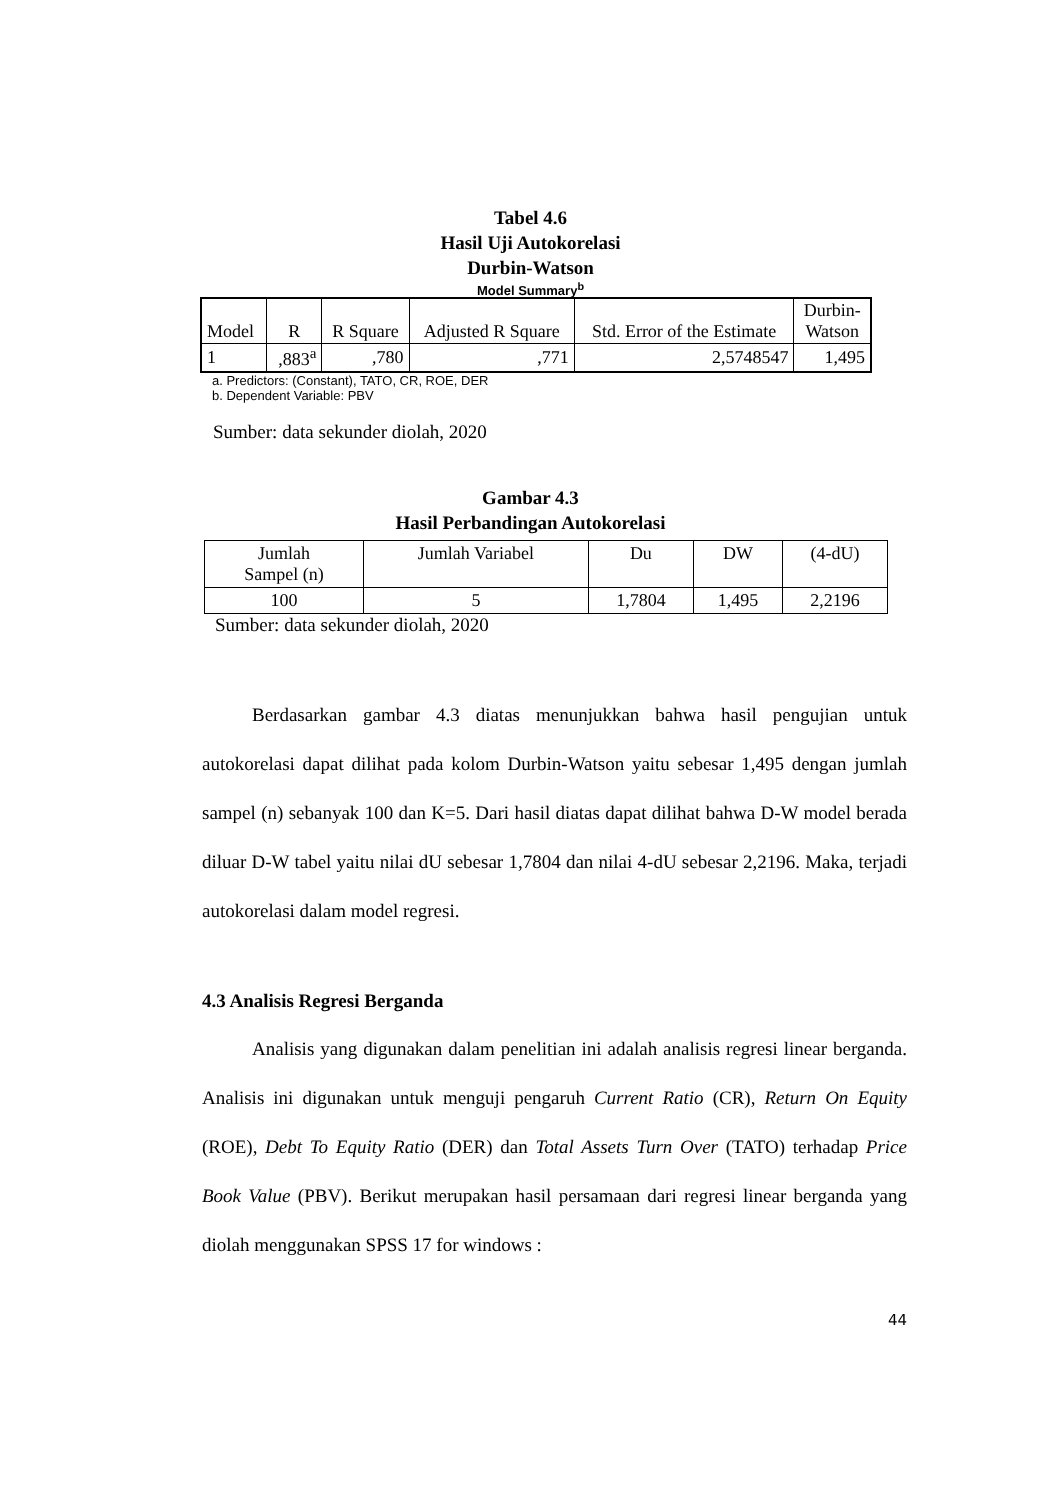Tabel 4.6
Hasil Uji Autokorelasi
Durbin-Watson
Model Summary<sup>b</sup>
| Model | R | R Square | Adjusted R Square | Std. Error of the Estimate | Durbin- Watson |
| 1 | ,883<sup>a</sup> | ,780 | ,771 | 2,5748547 | 1,495 |
a. Predictors: (Constant), TATO, CR, ROE, DER
b. Dependent Variable: PBV
Sumber: data sekunder diolah, 2020
Gambar 4.3
Hasil Perbandingan Autokorelasi
| Jumlah Sampel (n) | Jumlah Variabel | Du | DW | (4-dU) |
| 100 | 5 | 1,7804 | 1,495 | 2,2196 |
Sumber: data sekunder diolah, 2020
Berdasarkan gambar 4.3 diatas menunjukkan bahwa hasil pengujian untuk autokorelasi dapat dilihat pada kolom Durbin-Watson yaitu sebesar 1,495 dengan jumlah sampel (n) sebanyak 100 dan K=5. Dari hasil diatas dapat dilihat bahwa D-W model berada diluar D-W tabel yaitu nilai dU sebesar 1,7804 dan nilai 4-dU sebesar 2,2196. Maka, terjadi autokorelasi dalam model regresi.
4.3 Analisis Regresi Berganda
Analisis yang digunakan dalam penelitian ini adalah analisis regresi linear berganda. Analisis ini digunakan untuk menguji pengaruh Current Ratio (CR), Return On Equity (ROE), Debt To Equity Ratio (DER) dan Total Assets Turn Over (TATO) terhadap Price Book Value (PBV). Berikut merupakan hasil persamaan dari regresi linear berganda yang diolah menggunakan SPSS 17 for windows :
44